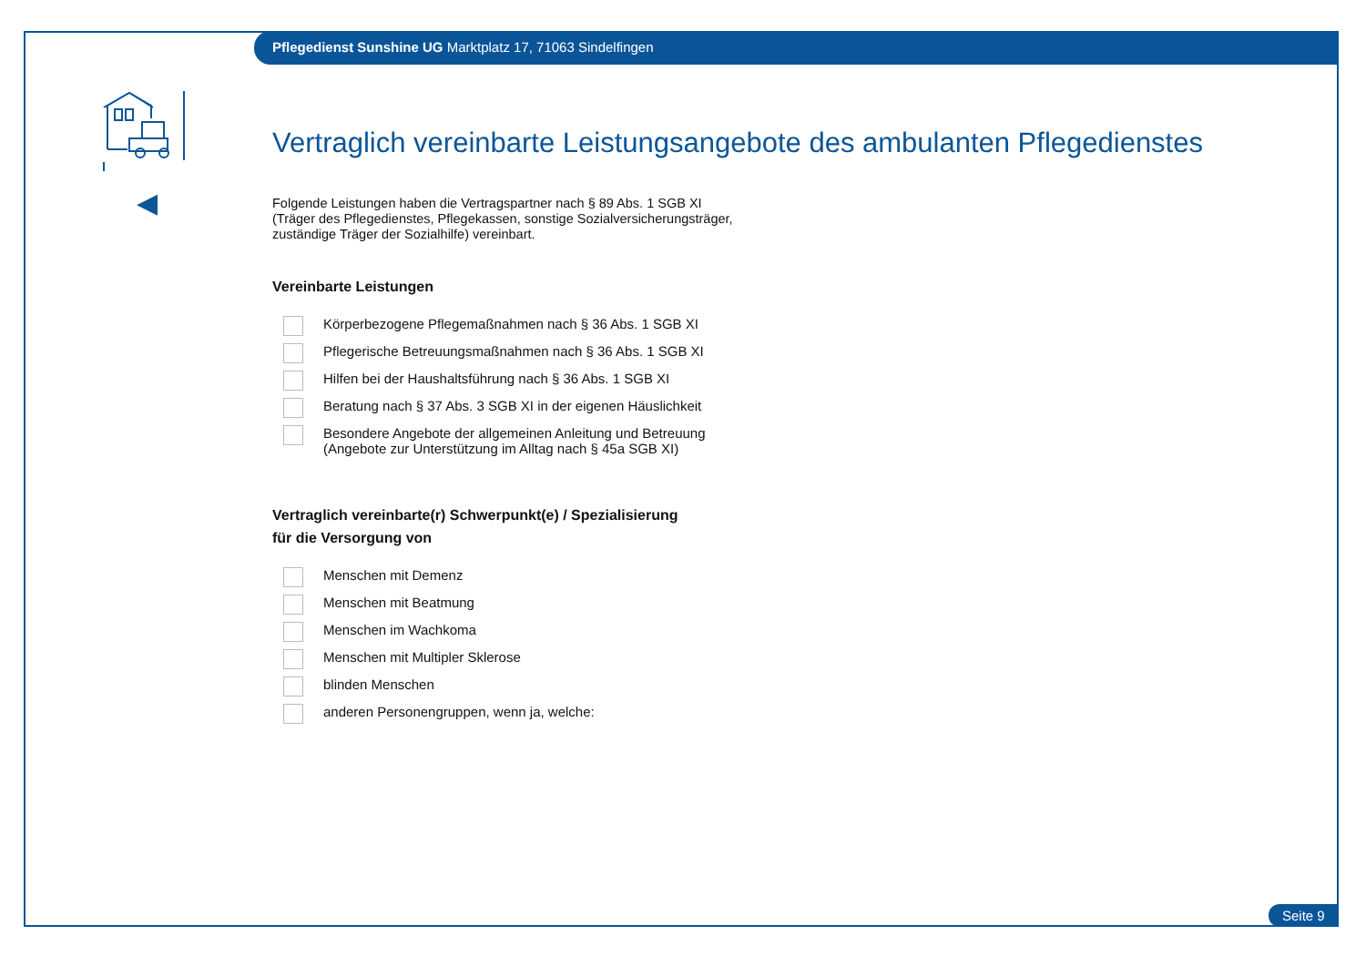Pflegedienst Sunshine UG Marktplatz 17, 71063 Sindelfingen
◀
Vertraglich vereinbarte Leistungsangebote des ambulanten Pflegedienstes
Folgende Leistungen haben die Vertragspartner nach § 89 Abs. 1 SGB XI
(Träger des Pflegedienstes, Pflegekassen, sonstige Sozialversicherungsträger,
zuständige Träger der Sozialhilfe) vereinbart.
Vereinbarte Leistungen
Körperbezogene Pflegemaßnahmen nach § 36 Abs. 1 SGB XI
Pflegerische Betreuungsmaßnahmen nach § 36 Abs. 1 SGB XI
Hilfen bei der Haushaltsführung nach § 36 Abs. 1 SGB XI
Beratung nach § 37 Abs. 3 SGB XI in der eigenen Häuslichkeit
Besondere Angebote der allgemeinen Anleitung und Betreuung
(Angebote zur Unterstützung im Alltag nach § 45a SGB XI)
Vertraglich vereinbarte(r) Schwerpunkt(e) / Spezialisierung
für die Versorgung von
Menschen mit Demenz
Menschen mit Beatmung
Menschen im Wachkoma
Menschen mit Multipler Sklerose
blinden Menschen
anderen Personengruppen, wenn ja, welche:
Seite 9